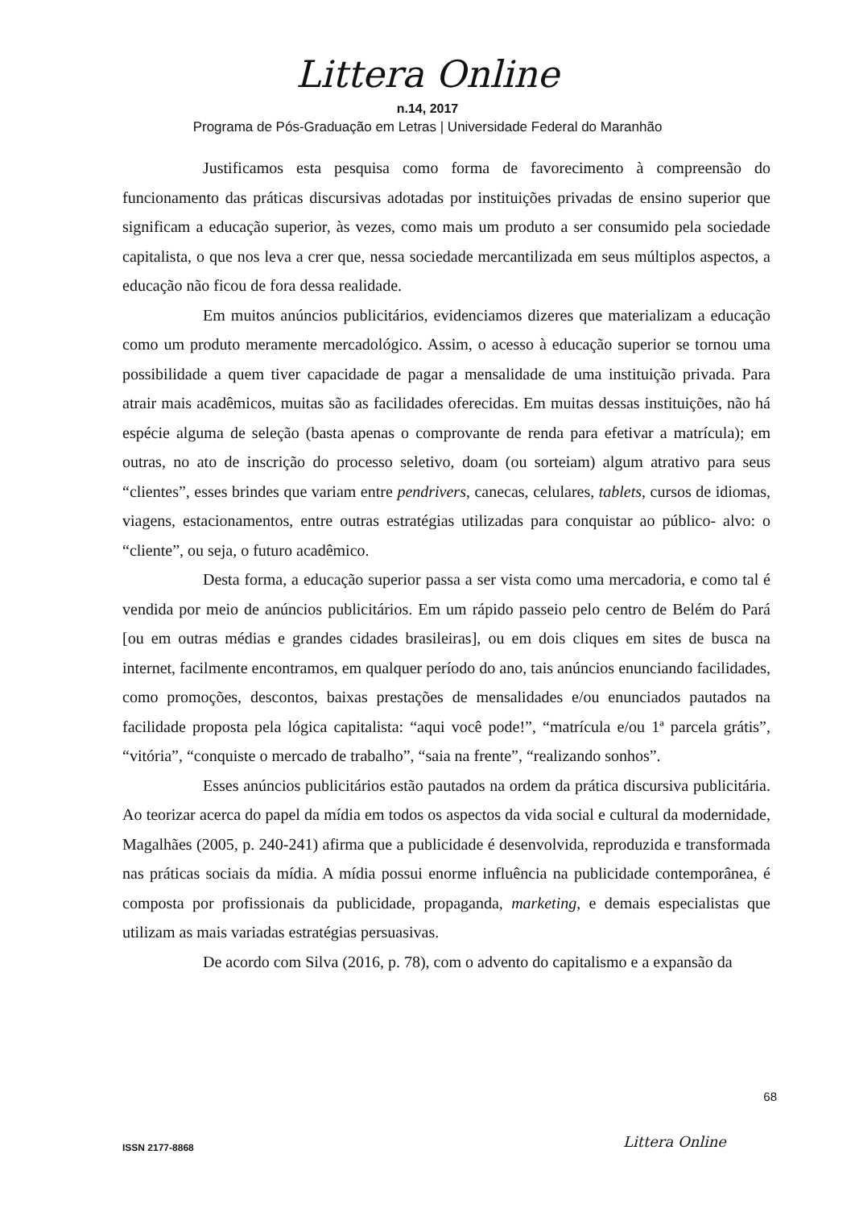Littera Online
n.14, 2017
Programa de Pós-Graduação em Letras | Universidade Federal do Maranhão
Justificamos esta pesquisa como forma de favorecimento à compreensão do funcionamento das práticas discursivas adotadas por instituições privadas de ensino superior que significam a educação superior, às vezes, como mais um produto a ser consumido pela sociedade capitalista, o que nos leva a crer que, nessa sociedade mercantilizada em seus múltiplos aspectos, a educação não ficou de fora dessa realidade.
Em muitos anúncios publicitários, evidenciamos dizeres que materializam a educação como um produto meramente mercadológico. Assim, o acesso à educação superior se tornou uma possibilidade a quem tiver capacidade de pagar a mensalidade de uma instituição privada. Para atrair mais acadêmicos, muitas são as facilidades oferecidas. Em muitas dessas instituições, não há espécie alguma de seleção (basta apenas o comprovante de renda para efetivar a matrícula); em outras, no ato de inscrição do processo seletivo, doam (ou sorteiam) algum atrativo para seus “clientes”, esses brindes que variam entre pendrivers, canecas, celulares, tablets, cursos de idiomas, viagens, estacionamentos, entre outras estratégias utilizadas para conquistar ao público- alvo: o “cliente”, ou seja, o futuro acadêmico.
Desta forma, a educação superior passa a ser vista como uma mercadoria, e como tal é vendida por meio de anúncios publicitários. Em um rápido passeio pelo centro de Belém do Pará [ou em outras médias e grandes cidades brasileiras], ou em dois cliques em sites de busca na internet, facilmente encontramos, em qualquer período do ano, tais anúncios enunciando facilidades, como promoções, descontos, baixas prestações de mensalidades e/ou enunciados pautados na facilidade proposta pela lógica capitalista: “aqui você pode!”, “matrícula e/ou 1ª parcela grátis”, “vitória”, “conquiste o mercado de trabalho”, “saia na frente”, “realizando sonhos”.
Esses anúncios publicitários estão pautados na ordem da prática discursiva publicitária. Ao teorizar acerca do papel da mídia em todos os aspectos da vida social e cultural da modernidade, Magalhães (2005, p. 240-241) afirma que a publicidade é desenvolvida, reproduzida e transformada nas práticas sociais da mídia. A mídia possui enorme influência na publicidade contemporânea, é composta por profissionais da publicidade, propaganda, marketing, e demais especialistas que utilizam as mais variadas estratégias persuasivas.
De acordo com Silva (2016, p. 78), com o advento do capitalismo e a expansão da
68
ISSN 2177-8868 Littera Online